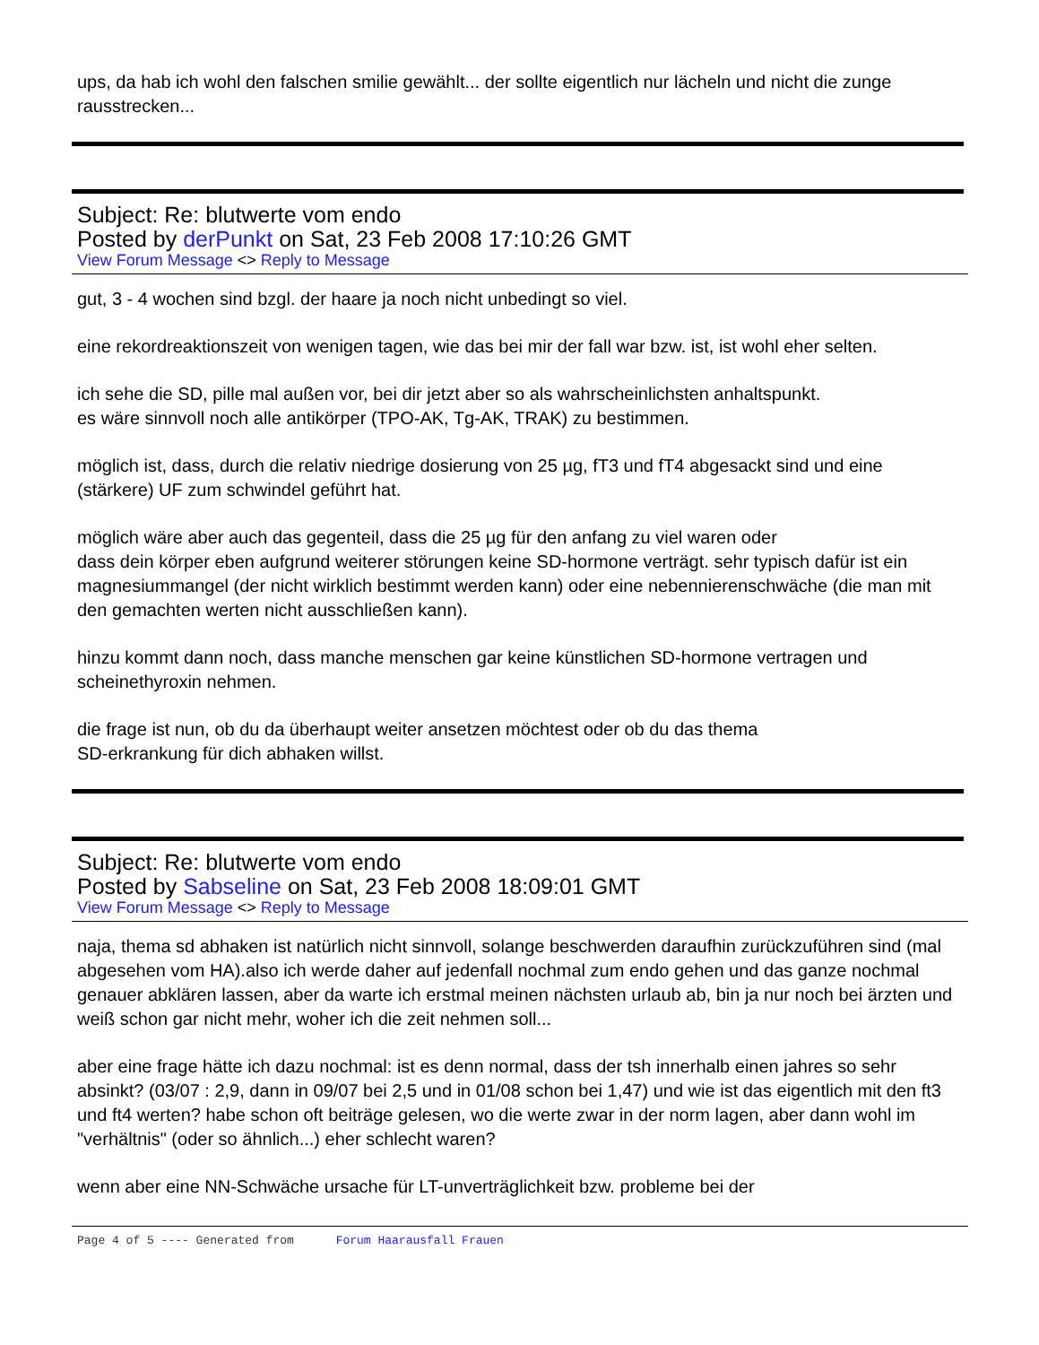ups, da hab ich wohl den falschen smilie gewählt... der sollte eigentlich nur lächeln und nicht die zunge rausstrecken...
Subject: Re: blutwerte vom endo
Posted by derPunkt on Sat, 23 Feb 2008 17:10:26 GMT
View Forum Message <> Reply to Message
gut, 3 - 4 wochen sind bzgl. der haare ja noch nicht unbedingt so viel.
eine rekordreaktionszeit von wenigen tagen, wie das bei mir der fall war bzw. ist, ist wohl eher selten.
ich sehe die SD, pille mal außen vor, bei dir jetzt aber so als wahrscheinlichsten anhaltspunkt.
es wäre sinnvoll noch alle antikörper (TPO-AK, Tg-AK, TRAK) zu bestimmen.
möglich ist, dass, durch die relativ niedrige dosierung von 25 µg, fT3 und fT4 abgesackt sind und eine (stärkere) UF zum schwindel geführt hat.
möglich wäre aber auch das gegenteil, dass die 25 µg für den anfang zu viel waren oder
dass dein körper eben aufgrund weiterer störungen keine SD-hormone verträgt. sehr typisch dafür ist ein magnesiummangel (der nicht wirklich bestimmt werden kann) oder eine nebennierenschwäche (die man mit den gemachten werten nicht ausschließen kann).
hinzu kommt dann noch, dass manche menschen gar keine künstlichen SD-hormone vertragen und scheinethyroxin nehmen.
die frage ist nun, ob du da überhaupt weiter ansetzen möchtest oder ob du das thema
SD-erkrankung für dich abhaken willst.
Subject: Re: blutwerte vom endo
Posted by Sabseline on Sat, 23 Feb 2008 18:09:01 GMT
View Forum Message <> Reply to Message
naja, thema sd abhaken ist natürlich nicht sinnvoll, solange beschwerden daraufhin zurückzuführen sind (mal abgesehen vom HA).also ich werde daher auf jedenfall nochmal zum endo gehen und das ganze nochmal genauer abklären lassen, aber da warte ich erstmal meinen nächsten urlaub ab, bin ja nur noch bei ärzten und weiß schon gar nicht mehr, woher ich die zeit nehmen soll...
aber eine frage hätte ich dazu nochmal: ist es denn normal, dass der tsh innerhalb einen jahres so sehr absinkt? (03/07 : 2,9, dann in 09/07 bei 2,5 und in 01/08 schon bei 1,47) und wie ist das eigentlich mit den ft3 und ft4 werten? habe schon oft beiträge gelesen, wo die werte zwar in der norm lagen, aber dann wohl im "verhältnis" (oder so ähnlich...) eher schlecht waren?
wenn aber eine NN-Schwäche ursache für LT-unverträglichkeit bzw. probleme bei der
Page 4 of 5 ---- Generated from Forum Haarausfall Frauen